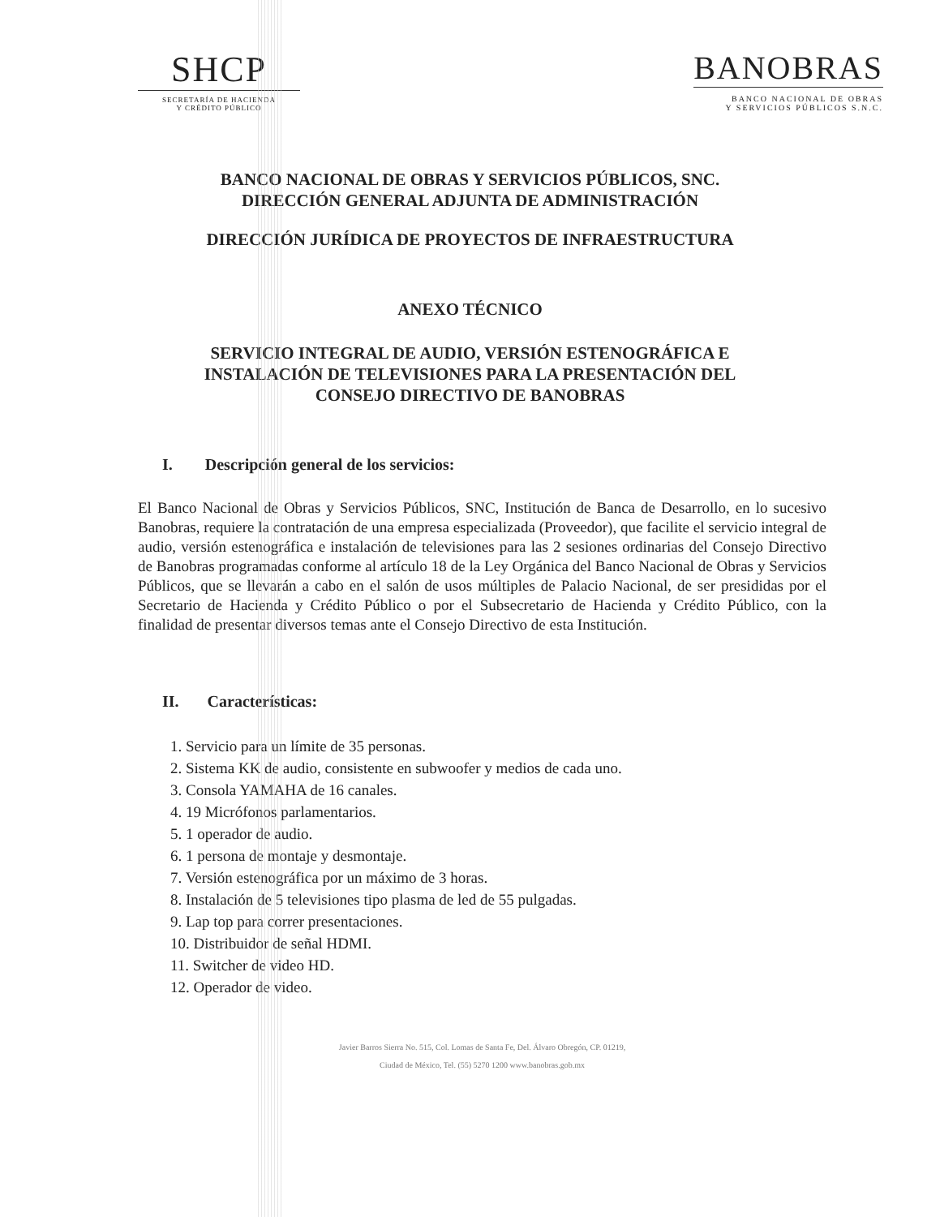SHCP
SECRETARÍA DE HACIENDA
Y CRÉDITO PÚBLICO
BANOBRAS
BANCO NACIONAL DE OBRAS
Y SERVICIOS PÚBLICOS S.N.C.
BANCO NACIONAL DE OBRAS Y SERVICIOS PÚBLICOS, SNC.
DIRECCIÓN GENERAL ADJUNTA DE ADMINISTRACIÓN
DIRECCIÓN JURÍDICA DE PROYECTOS DE INFRAESTRUCTURA
ANEXO TÉCNICO
SERVICIO INTEGRAL DE AUDIO, VERSIÓN ESTENOGRÁFICA E
INSTALACIÓN DE TELEVISIONES PARA LA PRESENTACIÓN DEL
CONSEJO DIRECTIVO DE BANOBRAS
I. Descripción general de los servicios:
El Banco Nacional de Obras y Servicios Públicos, SNC, Institución de Banca de Desarrollo, en lo sucesivo Banobras, requiere la contratación de una empresa especializada (Proveedor), que facilite el servicio integral de audio, versión estenográfica e instalación de televisiones para las 2 sesiones ordinarias del Consejo Directivo de Banobras programadas conforme al artículo 18 de la Ley Orgánica del Banco Nacional de Obras y Servicios Públicos, que se llevarán a cabo en el salón de usos múltiples de Palacio Nacional, de ser presididas por el Secretario de Hacienda y Crédito Público o por el Subsecretario de Hacienda y Crédito Público, con la finalidad de presentar diversos temas ante el Consejo Directivo de esta Institución.
II. Características:
1. Servicio para un límite de 35 personas.
2. Sistema KK de audio, consistente en subwoofer y medios de cada uno.
3. Consola YAMAHA de 16 canales.
4. 19 Micrófonos parlamentarios.
5. 1 operador de audio.
6. 1 persona de montaje y desmontaje.
7. Versión estenográfica por un máximo de 3 horas.
8. Instalación de 5 televisiones tipo plasma de led de 55 pulgadas.
9. Lap top para correr presentaciones.
10. Distribuidor de señal HDMI.
11. Switcher de video HD.
12. Operador de video.
Javier Barros Sierra No. 515, Col. Lomas de Santa Fe, Del. Álvaro Obregón, CP. 01219,
Ciudad de México, Tel. (55) 5270 1200 www.banobras.gob.mx